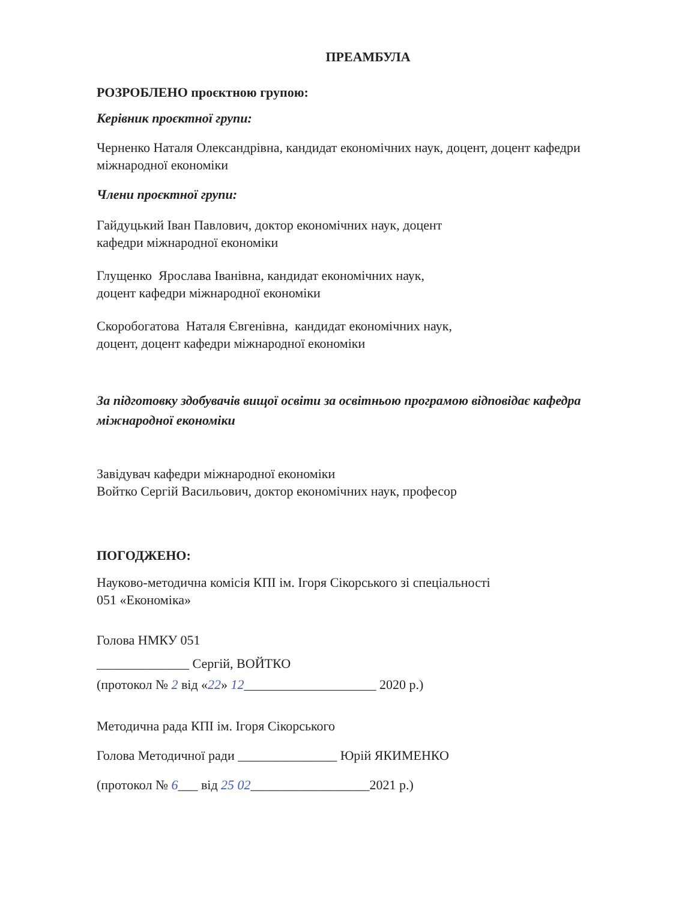ПРЕАМБУЛА
РОЗРОБЛЕНО проєктною групою:
Керівник проєктної групи:
Черненко Наталя Олександрівна, кандидат економічних наук, доцент, доцент кафедри міжнародної економіки
Члени проєктної групи:
Гайдуцький Іван Павлович, доктор економічних наук, доцент
кафедри міжнародної економіки
Глущенко Ярослава Іванівна, кандидат економічних наук,
доцент кафедри міжнародної економіки
Скоробогатова Наталя Євгенівна, кандидат економічних наук,
доцент, доцент кафедри міжнародної економіки
За підготовку здобувачів вищої освіти за освітньою програмою відповідає кафедра міжнародної економіки
Завідувач кафедри міжнародної економіки
Войтко Сергій Васильович, доктор економічних наук, професор
ПОГОДЖЕНО:
Науково-методична комісія КПІ ім. Ігоря Сікорського зі спеціальності
051 «Економіка»
Голова НМКУ 051
______________ Сергій, ВОЙТКО
(протокол № 2 від «22» 12____________________ 2020 р.)
Методична рада КПІ ім. Ігоря Сікорського
Голова Методичної ради _______________ Юрій ЯКИМЕНКО
(протокол № 6___ від 25 02__________________2021 р.)